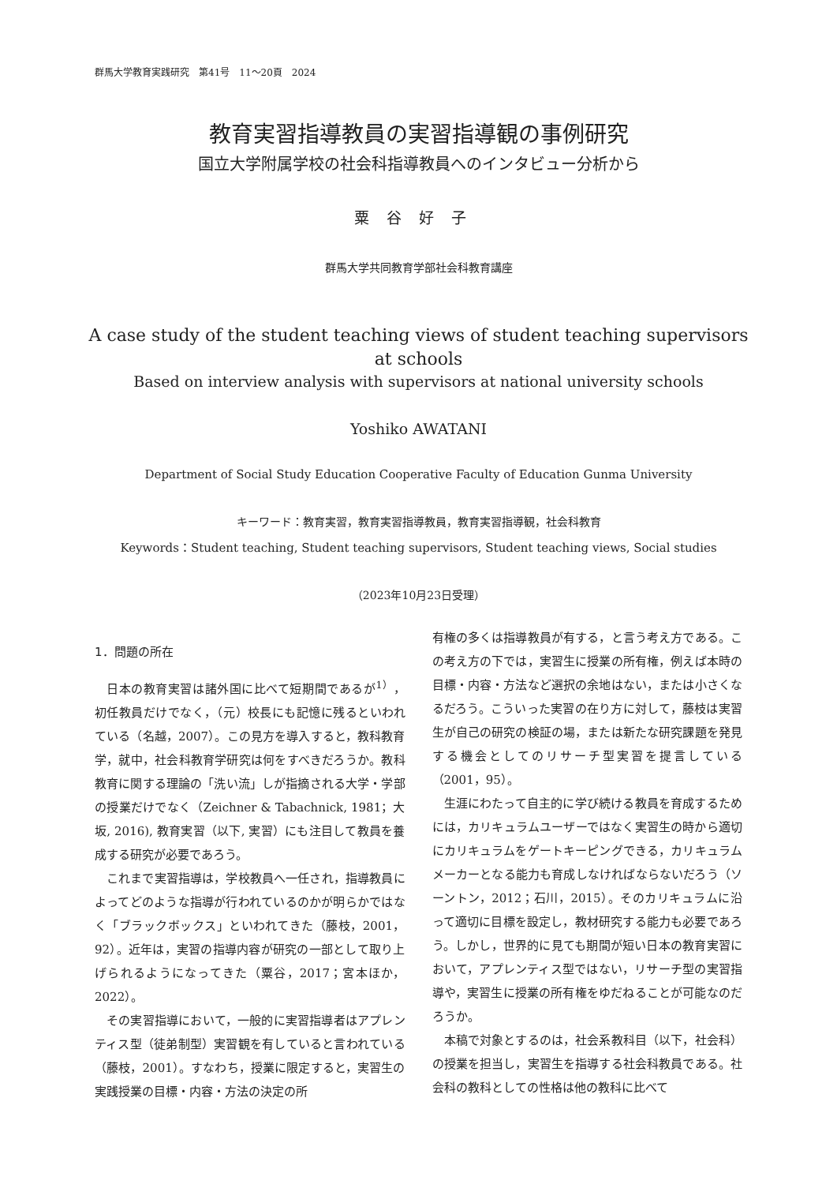群馬大学教育実践研究　第41号　11～20頁　2024
教育実習指導教員の実習指導観の事例研究
国立大学附属学校の社会科指導教員へのインタビュー分析から
粟谷好子
群馬大学共同教育学部社会科教育講座
A case study of the student teaching views of student teaching supervisors
at schools
Based on interview analysis with supervisors at national university schools
Yoshiko AWATANI
Department of Social Study Education Cooperative Faculty of Education Gunma University
キーワード：教育実習，教育実習指導教員，教育実習指導観，社会科教育
Keywords：Student teaching, Student teaching supervisors, Student teaching views, Social studies
（2023年10月23日受理）
1．問題の所在
日本の教育実習は諸外国に比べて短期間であるが<sup>1）</sup>，初任教員だけでなく，（元）校長にも記憶に残るといわれている（名越，2007）。この見方を導入すると，教科教育学，就中，社会科教育学研究は何をすべきだろうか。教科教育に関する理論の「洗い流」しが指摘される大学・学部の授業だけでなく（Zeichner & Tabachnick, 1981；大坂, 2016), 教育実習（以下, 実習）にも注目して教員を養成する研究が必要であろう。
これまで実習指導は，学校教員へ一任され，指導教員によってどのような指導が行われているのかが明らかではなく「ブラックボックス」といわれてきた（藤枝，2001，92）。近年は，実習の指導内容が研究の一部として取り上げられるようになってきた（粟谷，2017；宮本ほか，2022）。
その実習指導において，一般的に実習指導者はアプレンティス型（徒弟制型）実習観を有していると言われている（藤枝，2001）。すなわち，授業に限定すると，実習生の実践授業の目標・内容・方法の決定の所
有権の多くは指導教員が有する，と言う考え方である。この考え方の下では，実習生に授業の所有権，例えば本時の目標・内容・方法など選択の余地はない，または小さくなるだろう。こういった実習の在り方に対して，藤枝は実習生が自己の研究の検証の場，または新たな研究課題を発見する機会としてのリサーチ型実習を提言している（2001，95）。
生涯にわたって自主的に学び続ける教員を育成するためには，カリキュラムユーザーではなく実習生の時から適切にカリキュラムをゲートキーピングできる，カリキュラムメーカーとなる能力も育成しなければならないだろう（ソーントン，2012；石川，2015）。そのカリキュラムに沿って適切に目標を設定し，教材研究する能力も必要であろう。しかし，世界的に見ても期間が短い日本の教育実習において，アプレンティス型ではない，リサーチ型の実習指導や，実習生に授業の所有権をゆだねることが可能なのだろうか。
本稿で対象とするのは，社会系教科目（以下，社会科）の授業を担当し，実習生を指導する社会科教員である。社会科の教科としての性格は他の教科に比べて